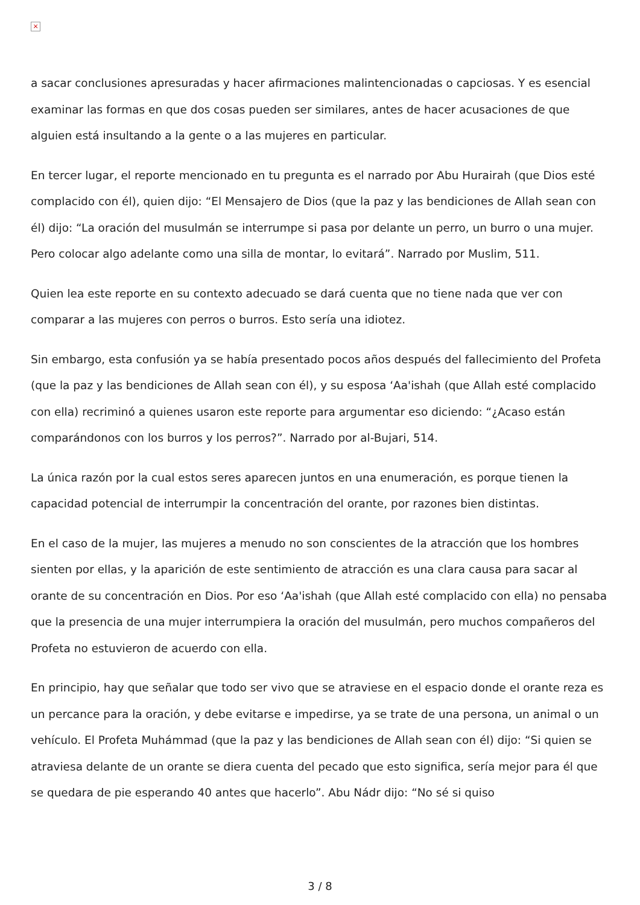×
a sacar conclusiones apresuradas y hacer afirmaciones malintencionadas o capciosas. Y es esencial examinar las formas en que dos cosas pueden ser similares, antes de hacer acusaciones de que alguien está insultando a la gente o a las mujeres en particular.
En tercer lugar, el reporte mencionado en tu pregunta es el narrado por Abu Hurairah (que Dios esté complacido con él), quien dijo: “El Mensajero de Dios (que la paz y las bendiciones de Allah sean con él) dijo: “La oración del musulmán se interrumpe si pasa por delante un perro, un burro o una mujer. Pero colocar algo adelante como una silla de montar, lo evitará”. Narrado por Muslim, 511.
Quien lea este reporte en su contexto adecuado se dará cuenta que no tiene nada que ver con comparar a las mujeres con perros o burros. Esto sería una idiotez.
Sin embargo, esta confusión ya se había presentado pocos años después del fallecimiento del Profeta (que la paz y las bendiciones de Allah sean con él), y su esposa ‘Aa'ishah (que Allah esté complacido con ella) recriminó a quienes usaron este reporte para argumentar eso diciendo: “¿Acaso están comparándonos con los burros y los perros?”. Narrado por al-Bujari, 514.
La única razón por la cual estos seres aparecen juntos en una enumeración, es porque tienen la capacidad potencial de interrumpir la concentración del orante, por razones bien distintas.
En el caso de la mujer, las mujeres a menudo no son conscientes de la atracción que los hombres sienten por ellas, y la aparición de este sentimiento de atracción es una clara causa para sacar al orante de su concentración en Dios. Por eso ‘Aa'ishah (que Allah esté complacido con ella) no pensaba que la presencia de una mujer interrumpiera la oración del musulmán, pero muchos compañeros del Profeta no estuvieron de acuerdo con ella.
En principio, hay que señalar que todo ser vivo que se atraviese en el espacio donde el orante reza es un percance para la oración, y debe evitarse e impedirse, ya se trate de una persona, un animal o un vehículo. El Profeta Muhámmad (que la paz y las bendiciones de Allah sean con él) dijo: “Si quien se atraviesa delante de un orante se diera cuenta del pecado que esto significa, sería mejor para él que se quedara de pie esperando 40 antes que hacerlo”. Abu Nádr dijo: “No sé si quiso
3 / 8